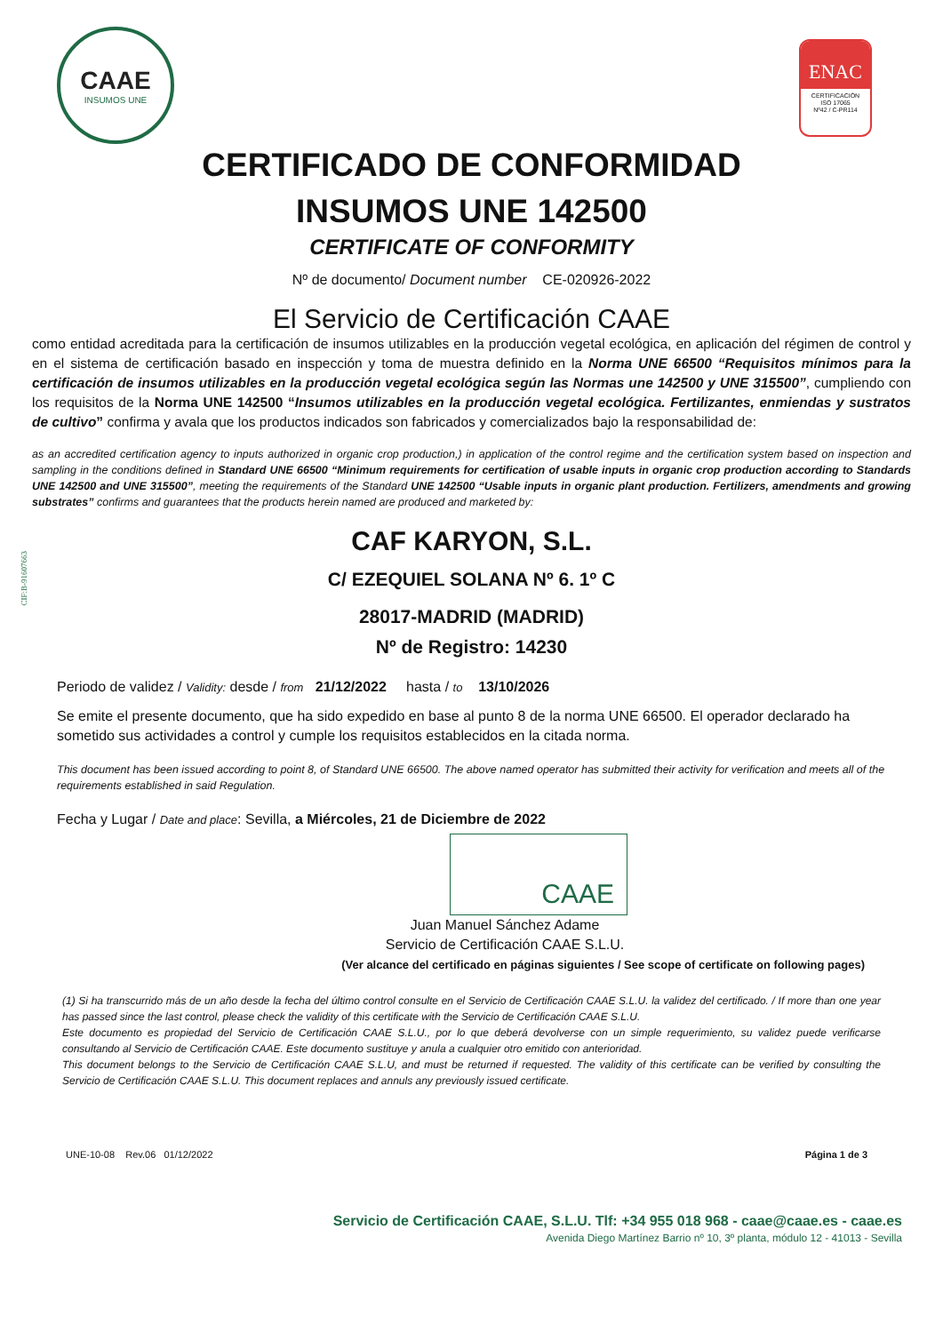CIF:B-91607663
CAAE
INSUMOS UNE
ENAC
CERTIFICACIÓN
ISO 17065
Nº42 / C-PR114
CERTIFICADO DE CONFORMIDAD
INSUMOS UNE 142500
CERTIFICATE OF CONFORMITY
Nº de documento/ Document number CE-020926-2022
El Servicio de Certificación CAAE
como entidad acreditada para la certificación de insumos utilizables en la producción vegetal ecológica, en aplicación del régimen de control y en el sistema de certificación basado en inspección y toma de muestra definido en la Norma UNE 66500 “Requisitos mínimos para la certificación de insumos utilizables en la producción vegetal ecológica según las Normas une 142500 y UNE 315500”, cumpliendo con los requisitos de la Norma UNE 142500 “Insumos utilizables en la producción vegetal ecológica. Fertilizantes, enmiendas y sustratos de cultivo” confirma y avala que los productos indicados son fabricados y comercializados bajo la responsabilidad de:
as an accredited certification agency to inputs authorized in organic crop production,) in application of the control regime and the certification system based on inspection and sampling in the conditions defined in Standard UNE 66500 “Minimum requirements for certification of usable inputs in organic crop production according to Standards UNE 142500 and UNE 315500”, meeting the requirements of the Standard UNE 142500 “Usable inputs in organic plant production. Fertilizers, amendments and growing substrates” confirms and guarantees that the products herein named are produced and marketed by:
CAF KARYON, S.L.
C/ EZEQUIEL SOLANA Nº 6. 1º C
28017-MADRID (MADRID)
Nº de Registro: 14230
Periodo de validez / Validity: desde / from 21/12/2022 hasta / to 13/10/2026
Se emite el presente documento, que ha sido expedido en base al punto 8 de la norma UNE 66500. El operador declarado ha sometido sus actividades a control y cumple los requisitos establecidos en la citada norma.
This document has been issued according to point 8, of Standard UNE 66500. The above named operator has submitted their activity for verification and meets all of the requirements established in said Regulation.
Fecha y Lugar / Date and place: Sevilla, a Miércoles, 21 de Diciembre de 2022
CAAE
Juan Manuel Sánchez Adame
Servicio de Certificación CAAE S.L.U.
(Ver alcance del certificado en páginas siguientes / See scope of certificate on following pages)
(1) Si ha transcurrido más de un año desde la fecha del último control consulte en el Servicio de Certificación CAAE S.L.U. la validez del certificado. / If more than one year has passed since the last control, please check the validity of this certificate with the Servicio de Certificación CAAE S.L.U.
Este documento es propiedad del Servicio de Certificación CAAE S.L.U., por lo que deberá devolverse con un simple requerimiento, su validez puede verificarse consultando al Servicio de Certificación CAAE. Este documento sustituye y anula a cualquier otro emitido con anterioridad.
This document belongs to the Servicio de Certificación CAAE S.L.U, and must be returned if requested. The validity of this certificate can be verified by consulting the Servicio de Certificación CAAE S.L.U. This document replaces and annuls any previously issued certificate.
UNE-10-08 Rev.06 01/12/2022 Página 1 de 3
Servicio de Certificación CAAE, S.L.U. Tlf: +34 955 018 968 - caae@caae.es - caae.es
Avenida Diego Martínez Barrio nº 10, 3º planta, módulo 12 - 41013 - Sevilla